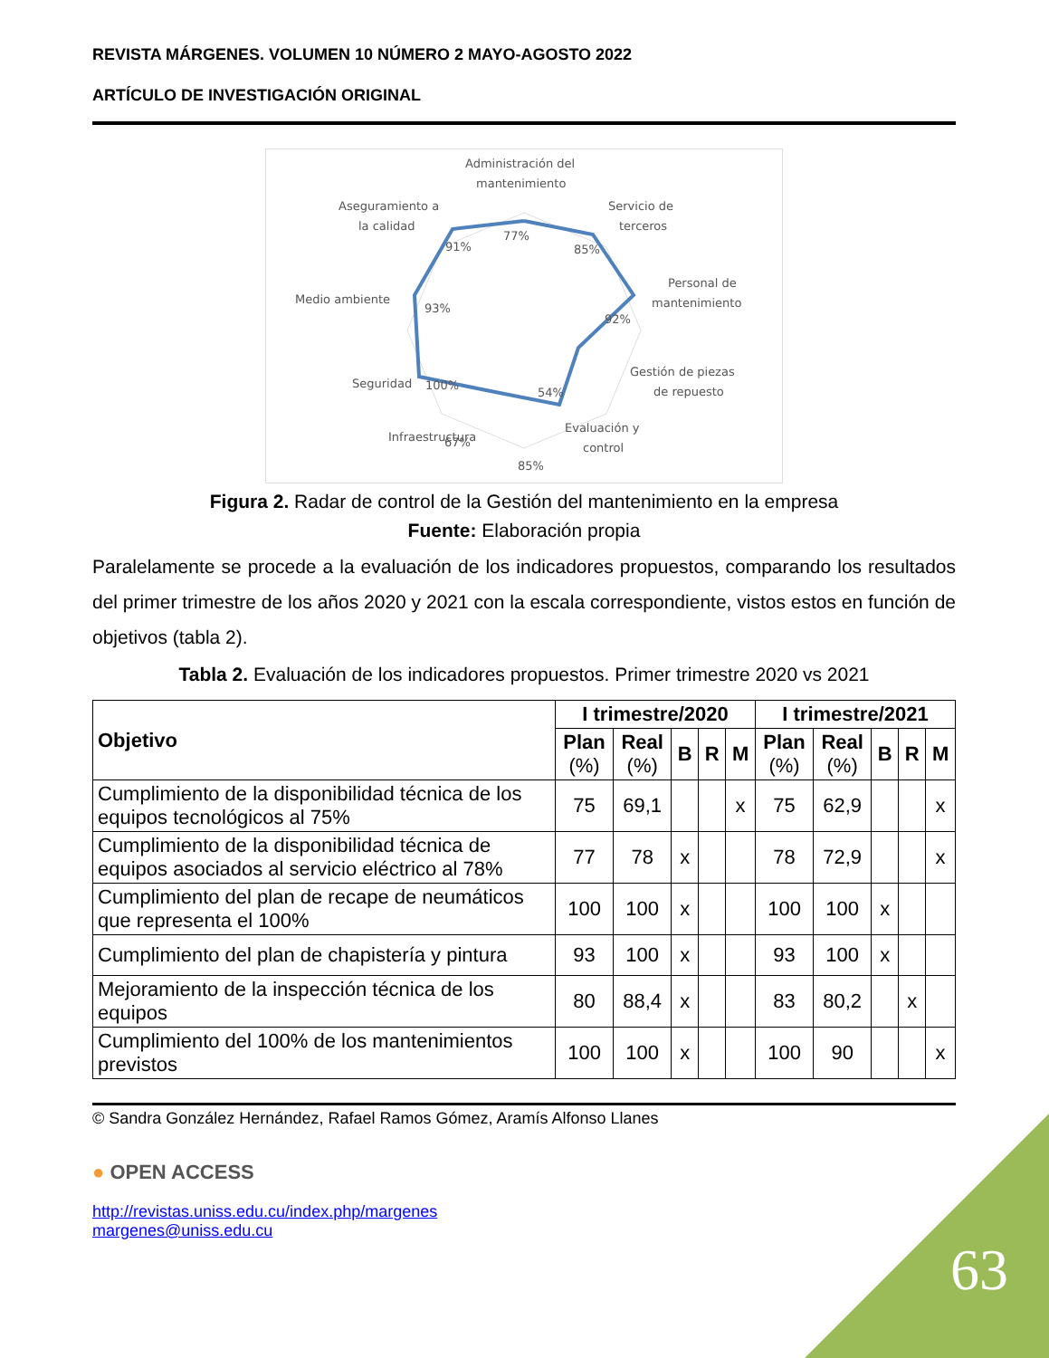REVISTA MÁRGENES. VOLUMEN 10 NÚMERO 2 MAYO-AGOSTO 2022
ARTÍCULO DE INVESTIGACIÓN ORIGINAL
Administración del
mantenimiento
Servicio de
terceros
Personal de
mantenimiento
Gestión de piezas
de repuesto
Evaluación y
control
Infraestructura
Seguridad
Medio ambiente
Aseguramiento a
la calidad
77%
85%
92%
54%
85%
67%
100%
93%
91%
Figura 2. Radar de control de la Gestión del mantenimiento en la empresa
Fuente: Elaboración propia
Paralelamente se procede a la evaluación de los indicadores propuestos, comparando los resultados del primer trimestre de los años 2020 y 2021 con la escala correspondiente, vistos estos en función de objetivos (tabla 2).
Tabla 2. Evaluación de los indicadores propuestos. Primer trimestre 2020 vs 2021
| Objetivo | I trimestre/2020 | | | | | I trimestre/2021 | | | | |
| --- | --- | --- | --- | --- | --- | --- | --- | --- | --- | --- |
| | Plan (%) | Real (%) | B | R | M | Plan (%) | Real (%) | B | R | M |
| Cumplimiento de la disponibilidad técnica de los equipos tecnológicos al 75% | 75 | 69,1 | | | x | 75 | 62,9 | | | x |
| Cumplimiento de la disponibilidad técnica de equipos asociados al servicio eléctrico al 78% | 77 | 78 | x | | | 78 | 72,9 | | | x |
| Cumplimiento del plan de recape de neumáticos que representa el 100% | 100 | 100 | x | | | 100 | 100 | x | | |
| Cumplimiento del plan de chapistería y pintura | 93 | 100 | x | | | 93 | 100 | x | | |
| Mejoramiento de la inspección técnica de los equipos | 80 | 88,4 | x | | | 83 | 80,2 | | x | |
| Cumplimiento del 100% de los mantenimientos previstos | 100 | 100 | x | | | 100 | 90 | | | x |
© Sandra González Hernández, Rafael Ramos Gómez, Aramís Alfonso Llanes
● OPEN ACCESS
http://revistas.uniss.edu.cu/index.php/margenes
margenes@uniss.edu.cu
63